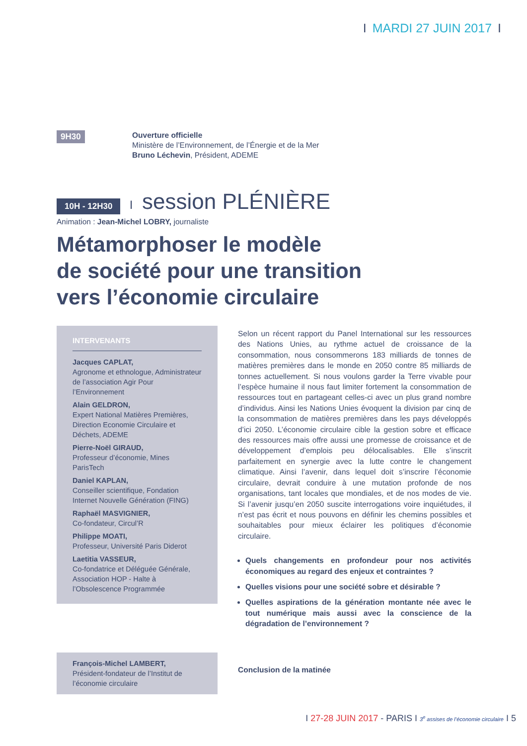I MARDI 27 JUIN 2017 I
9H30
Ouverture officielle
Ministère de l’Environnement, de l’Énergie et de la Mer
Bruno Léchevin, Président, ADEME
10H - 12H30 I session PLÉNIÈRE
Animation : Jean-Michel LOBRY, journaliste
Métamorphoser le modèle
de société pour une transition
vers l’économie circulaire
INTERVENANTS
Jacques CAPLAT,
Agronome et ethnologue, Administrateur de l’association Agir Pour l’Environnement
Alain GELDRON,
Expert National Matières Premières, Direction Economie Circulaire et Déchets, ADEME
Pierre-Noël GIRAUD,
Professeur d’économie, Mines ParisTech
Daniel KAPLAN,
Conseiller scientifique, Fondation Internet Nouvelle Génération (FING)
Raphaël MASVIGNIER,
Co-fondateur, Circul’R
Philippe MOATI,
Professeur, Université Paris Diderot
Laetitia VASSEUR,
Co-fondatrice et Déléguée Générale, Association HOP - Halte à l’Obsolescence Programmée
Selon un récent rapport du Panel International sur les ressources des Nations Unies, au rythme actuel de croissance de la consommation, nous consommerons 183 milliards de tonnes de matières premières dans le monde en 2050 contre 85 milliards de tonnes actuellement. Si nous voulons garder la Terre vivable pour l’espèce humaine il nous faut limiter fortement la consommation de ressources tout en partageant celles-ci avec un plus grand nombre d’individus. Ainsi les Nations Unies évoquent la division par cinq de la consommation de matières premières dans les pays développés d’ici 2050. L’économie circulaire cible la gestion sobre et efficace des ressources mais offre aussi une promesse de croissance et de développement d’emplois peu délocalisables. Elle s’inscrit parfaitement en synergie avec la lutte contre le changement climatique. Ainsi l’avenir, dans lequel doit s’inscrire l’économie circulaire, devrait conduire à une mutation profonde de nos organisations, tant locales que mondiales, et de nos modes de vie. Si l’avenir jusqu’en 2050 suscite interrogations voire inquiétudes, il n’est pas écrit et nous pouvons en définir les chemins possibles et souhaitables pour mieux éclairer les politiques d’économie circulaire.
Quels changements en profondeur pour nos activités économiques au regard des enjeux et contraintes ?
Quelles visions pour une société sobre et désirable ?
Quelles aspirations de la génération montante née avec le tout numérique mais aussi avec la conscience de la dégradation de l’environnement ?
François-Michel LAMBERT,
Président-fondateur de l’Institut de l’économie circulaire
Conclusion de la matinée
I 27-28 JUIN 2017 - PARIS I 3<sup>e</sup> assises de l’économie circulaire I 5